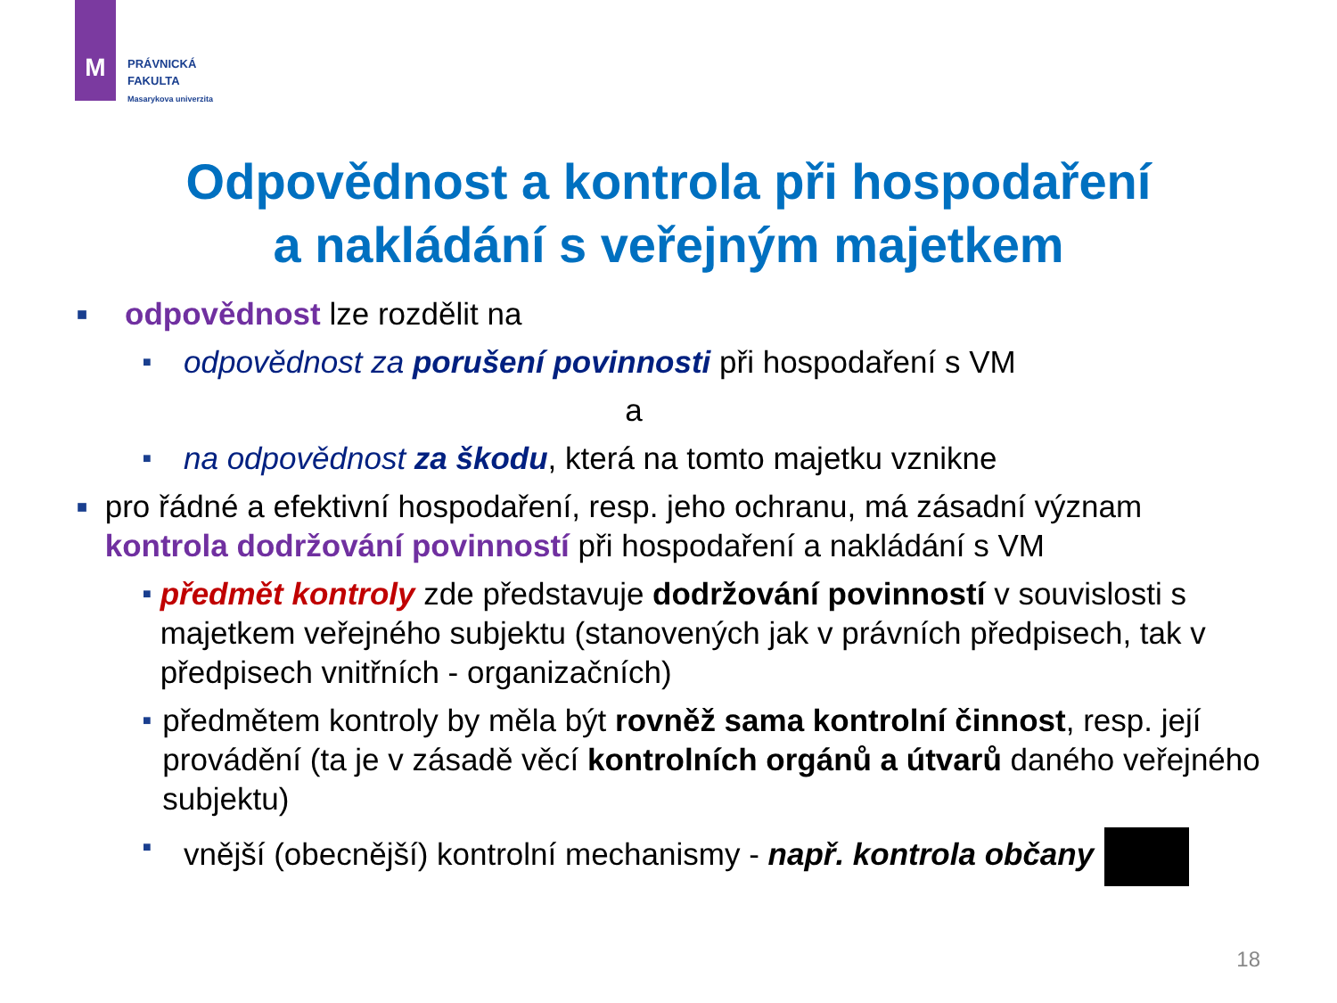M
PRÁVNICKÁ
FAKULTA
Masarykova univerzita
Odpovědnost a kontrola při hospodaření
a nakládání s veřejným majetkem
■ odpovědnost lze rozdělit na
■ odpovědnost za porušení povinnosti při hospodaření s VM
a
■ na odpovědnost za škodu, která na tomto majetku vznikne
■ pro řádné a efektivní hospodaření, resp. jeho ochranu, má zásadní význam kontrola dodržování povinností při hospodaření a nakládání s VM
■ předmět kontroly zde představuje dodržování povinností v souvislosti s majetkem veřejného subjektu (stanovených jak v právních předpisech, tak v předpisech vnitřních - organizačních)
■ předmětem kontroly by měla být rovněž sama kontrolní činnost, resp. její provádění (ta je v zásadě věcí kontrolních orgánů a útvarů daného veřejného subjektu)
■ vnější (obecnější) kontrolní mechanismy - např. kontrola občany
18